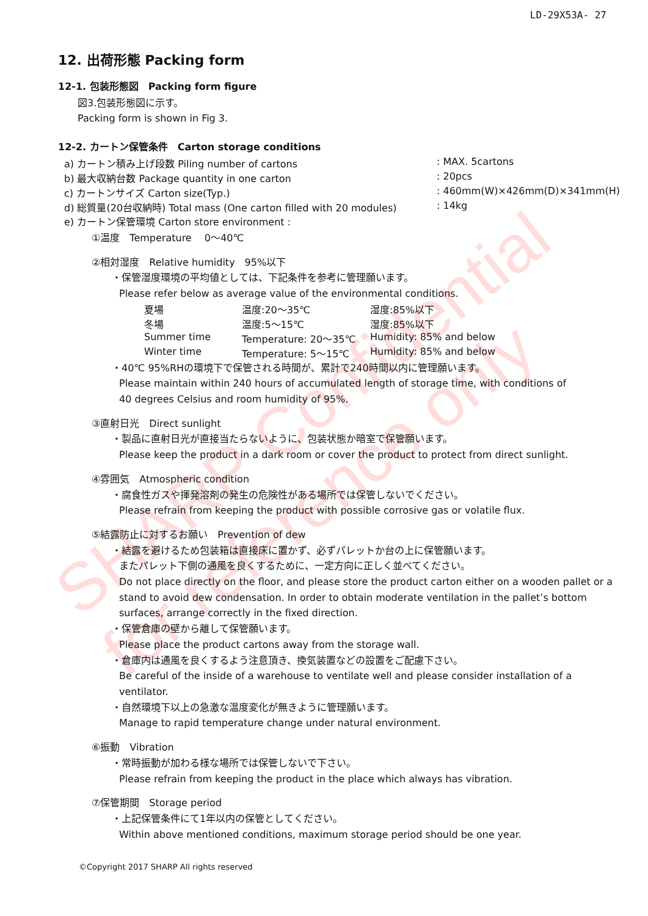SHARP Confidential
for reference only
LD-29X53A- 27
12. 出荷形態 Packing form
12-1. 包装形態図　Packing form figure
図3.包装形態図に示す。
Packing form is shown in Fig 3.
12-2. カートン保管条件　Carton storage conditions
a) カートン積み上げ段数 Piling number of cartons: MAX. 5cartons
b) 最大収納台数 Package quantity in one carton: 20pcs
c) カートンサイズ Carton size(Typ.): 460mm(W)×426mm(D)×341mm(H)
d) 総質量(20台収納時) Total mass (One carton filled with 20 modules): 14kg
e) カートン保管環境 Carton store environment :
①温度　Temperature　 0～40℃
②相対湿度　Relative humidity　95%以下
・保管湿度環境の平均値としては、下記条件を参考に管理願います。
Please refer below as average value of the environmental conditions.
夏場 温度:20～35℃ 湿度:85%以下
冬場 温度:5～15℃ 湿度:85%以下
Summer time Temperature: 20～35℃ Humidity: 85% and below
Winter time Temperature: 5～15℃ Humidity: 85% and below
・40℃ 95%RHの環境下で保管される時間が、累計で240時間以内に管理願います。
Please maintain within 240 hours of accumulated length of storage time, with conditions of
40 degrees Celsius and room humidity of 95%.
③直射日光　Direct sunlight
・製品に直射日光が直接当たらないように、包装状態か暗室で保管願います。
Please keep the product in a dark room or cover the product to protect from direct sunlight.
④雰囲気　Atmospheric condition
・腐食性ガスや揮発溶剤の発生の危険性がある場所では保管しないでください。
Please refrain from keeping the product with possible corrosive gas or volatile flux.
⑤結露防止に対するお願い　Prevention of dew
・結露を避けるため包装箱は直接床に置かず、必ずパレットか台の上に保管願います。
またパレット下側の通風を良くするために、一定方向に正しく並べてください。
Do not place directly on the floor, and please store the product carton either on a wooden pallet or a stand to avoid dew condensation. In order to obtain moderate ventilation in the pallet’s bottom surfaces, arrange correctly in the fixed direction.
・保管倉庫の壁から離して保管願います。
Please place the product cartons away from the storage wall.
・倉庫内は通風を良くするよう注意頂き、換気装置などの設置をご配慮下さい。
Be careful of the inside of a warehouse to ventilate well and please consider installation of a ventilator.
・自然環境下以上の急激な温度変化が無きように管理願います。
Manage to rapid temperature change under natural environment.
⑥振動　Vibration
・常時振動が加わる様な場所では保管しないで下さい。
Please refrain from keeping the product in the place which always has vibration.
⑦保管期間　Storage period
・上記保管条件にて1年以内の保管としてください。
Within above mentioned conditions, maximum storage period should be one year.
©Copyright 2017 SHARP All rights reserved